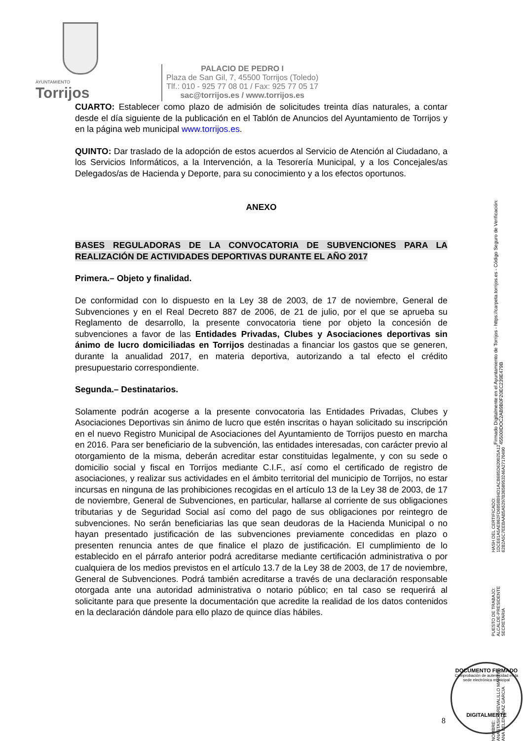AYUNTAMIENTO
Torrijos
PALACIO DE PEDRO I
Plaza de San Gil, 7, 45500 Torrijos (Toledo)
Tlf.: 010 - 925 77 08 01 / Fax: 925 77 05 17
sac@torrijos.es / www.torrijos.es
CUARTO: Establecer como plazo de admisión de solicitudes treinta días naturales, a contar desde el día siguiente de la publicación en el Tablón de Anuncios del Ayuntamiento de Torrijos y en la página web municipal www.torrijos.es.
QUINTO: Dar traslado de la adopción de estos acuerdos al Servicio de Atención al Ciudadano, a los Servicios Informáticos, a la Intervención, a la Tesorería Municipal, y a los Concejales/as Delegados/as de Hacienda y Deporte, para su conocimiento y a los efectos oportunos.
ANEXO
BASES REGULADORAS DE LA CONVOCATORIA DE SUBVENCIONES PARA LA REALIZACIÓN DE ACTIVIDADES DEPORTIVAS DURANTE EL AÑO 2017
Primera.– Objeto y finalidad.
De conformidad con lo dispuesto en la Ley 38 de 2003, de 17 de noviembre, General de Subvenciones y en el Real Decreto 887 de 2006, de 21 de julio, por el que se aprueba su Reglamento de desarrollo, la presente convocatoria tiene por objeto la concesión de subvenciones a favor de las Entidades Privadas, Clubes y Asociaciones deportivas sin ánimo de lucro domiciliadas en Torrijos destinadas a financiar los gastos que se generen, durante la anualidad 2017, en materia deportiva, autorizando a tal efecto el crédito presupuestario correspondiente.
Segunda.– Destinatarios.
Solamente podrán acogerse a la presente convocatoria las Entidades Privadas, Clubes y Asociaciones Deportivas sin ánimo de lucro que estén inscritas o hayan solicitado su inscripción en el nuevo Registro Municipal de Asociaciones del Ayuntamiento de Torrijos puesto en marcha en 2016. Para ser beneficiario de la subvención, las entidades interesadas, con carácter previo al otorgamiento de la misma, deberán acreditar estar constituidas legalmente, y con su sede o domicilio social y fiscal en Torrijos mediante C.I.F., así como el certificado de registro de asociaciones, y realizar sus actividades en el ámbito territorial del municipio de Torrijos, no estar incursas en ninguna de las prohibiciones recogidas en el artículo 13 de la Ley 38 de 2003, de 17 de noviembre, General de Subvenciones, en particular, hallarse al corriente de sus obligaciones tributarias y de Seguridad Social así como del pago de sus obligaciones por reintegro de subvenciones. No serán beneficiarias las que sean deudoras de la Hacienda Municipal o no hayan presentado justificación de las subvenciones previamente concedidas en plazo o presenten renuncia antes de que finalice el plazo de justificación. El cumplimiento de lo establecido en el párrafo anterior podrá acreditarse mediante certificación administrativa o por cualquiera de los medios previstos en el artículo 13.7 de la Ley 38 de 2003, de 17 de noviembre, General de Subvenciones. Podrá también acreditarse a través de una declaración responsable otorgada ante una autoridad administrativa o notario público; en tal caso se requerirá al solicitante para que presente la documentación que acredite la realidad de los datos contenidos en la declaración dándole para ello plazo de quince días hábiles.
NOMBRE:
ANASTASIO AREVALILLO MARTIN
ANA BELEN DIAZ GARCIA PUESTO DE TRABAJO:
ALCALDE-PRESIDENTE
SECRETARIA HASH DEL CERTIFICADO:
1DCE61A5AE862FD6858B94D1ACB685D620025A12
62B2A5C7EEBAAB5A5297B3658953246A27170490
Firmado Digitalmente en el Ayuntamiento de Torrijos - https://carpeta.torrijos.es - Código Seguro de Verificación: 45500IDOC2AB9B0F20EC239E479B
DOCUMENTO FIRMADO
Comprobación de autenticidad en la sede electrónica municipal
DIGITALMENTE
8